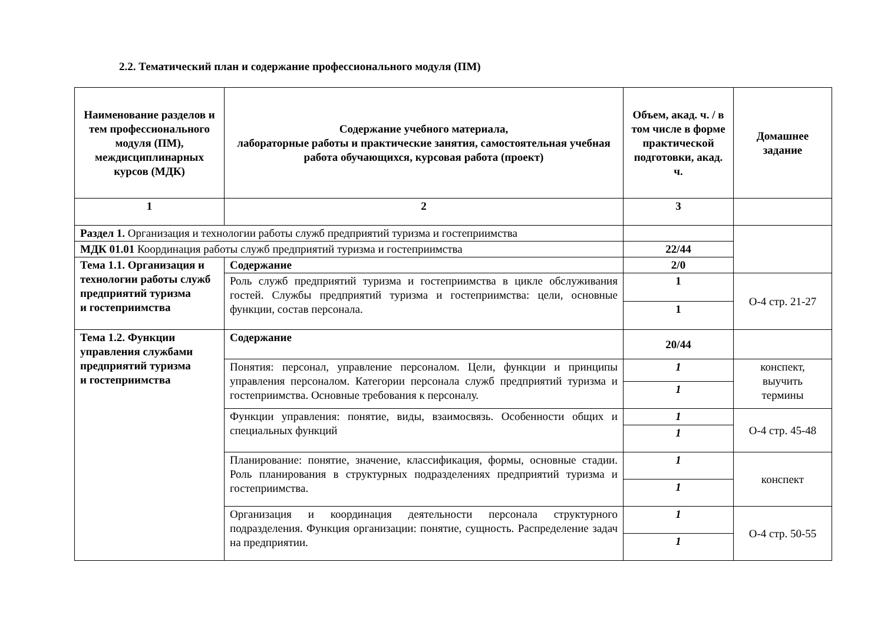2.2. Тематический план и содержание профессионального модуля (ПМ)
| Наименование разделов и тем профессионального модуля (ПМ), междисциплинарных курсов (МДК) | Содержание учебного материала, лабораторные работы и практические занятия, самостоятельная учебная работа обучающихся, курсовая работа (проект) | Объем, акад. ч. / в том числе в форме практической подготовки, акад. ч. | Домашнее задание |
| --- | --- | --- | --- |
| 1 | 2 | 3 | |
| Раздел 1. Организация и технологии работы служб предприятий туризма и гостеприимства | | | |
| МДК 01.01 Координация работы служб предприятий туризма и гостеприимства | | 22/44 | |
| Тема 1.1. Организация и технологии работы служб предприятий туризма и гостеприимства | Содержание | 2/0 | |
| | Роль служб предприятий туризма и гостеприимства в цикле обслуживания гостей. Службы предприятий туризма и гостеприимства: цели, основные функции, состав персонала. | 1 | О-4 стр. 21-27 |
| | | 1 | |
| Тема 1.2. Функции управления службами предприятий туризма и гостеприимства | Содержание | 20/44 | |
| | Понятия: персонал, управление персоналом. Цели, функции и принципы управления персоналом. Категории персонала служб предприятий туризма и гостеприимства. Основные требования к персоналу. | 1 | конспект, выучить термины |
| | | 1 | |
| | Функции управления: понятие, виды, взаимосвязь. Особенности общих и специальных функций | 1 | О-4 стр. 45-48 |
| | | 1 | |
| | Планирование: понятие, значение, классификация, формы, основные стадии. Роль планирования в структурных подразделениях предприятий туризма и гостеприимства. | 1 | конспект |
| | | 1 | |
| | Организация и координация деятельности персонала структурного подразделения. Функция организации: понятие, сущность. Распределение задач на предприятии. | 1 | О-4 стр. 50-55 |
| | | 1 | |